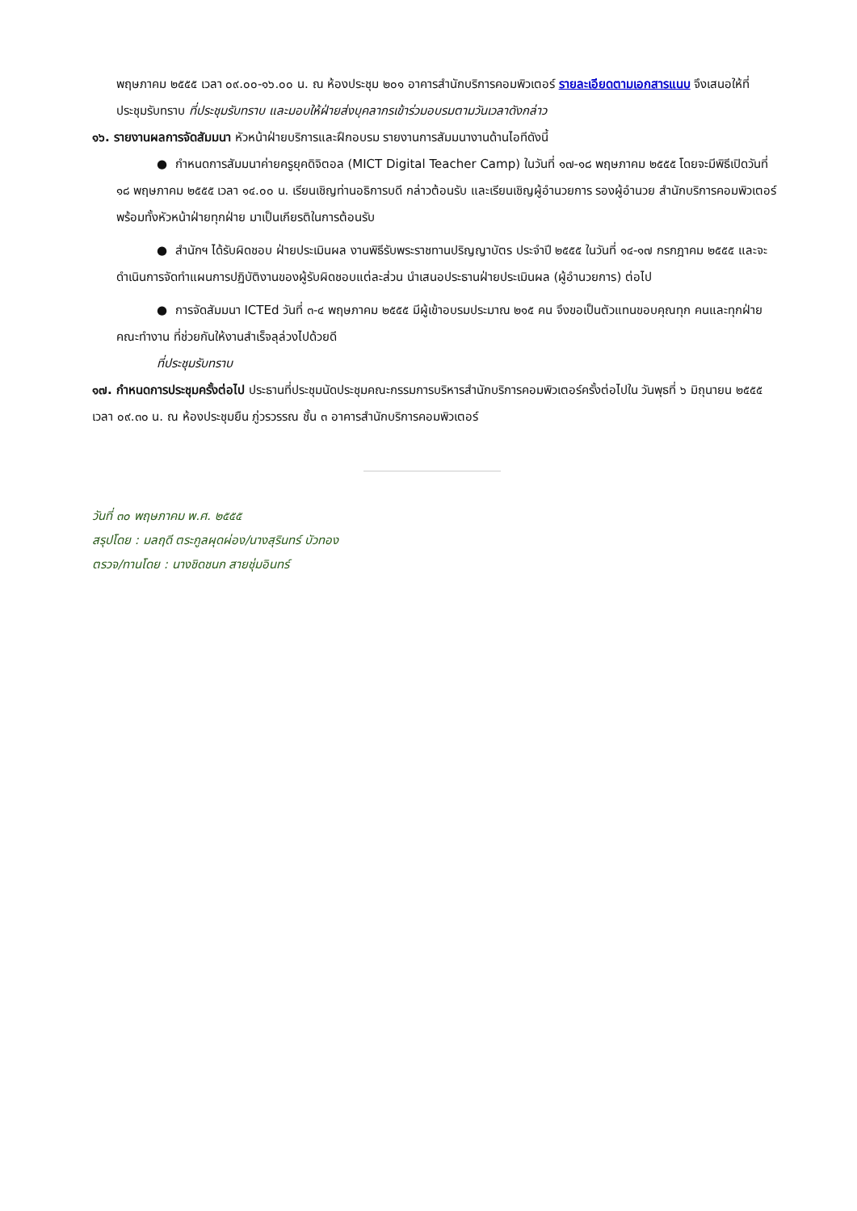พฤษภาคม ๒๕๕๕ เวลา ๐๙.๐๐-๑๖.๐๐ น. ณ ห้องประชุม ๒๐๑ อาคารสำนักบริการคอมพิวเตอร์ รายละเอียดตามเอกสารแนบ จึงเสนอให้ที่ประชุมรับทราบ ที่ประชุมรับทราบ และมอบให้ฝ่ายส่งบุคลากรเข้าร่วมอบรมตามวันเวลาดังกล่าว
๑๖. รายงานผลการจัดสัมมนา หัวหน้าฝ่ายบริการและฝึกอบรม รายงานการสัมมนางานด้านไอทีดังนี้
● กำหนดการสัมมนาค่ายครูยุคดิจิตอล (MICT Digital Teacher Camp) ในวันที่ ๑๗-๑๘ พฤษภาคม ๒๕๕๕ โดยจะมีพิธีเปิดวันที่ ๑๘ พฤษภาคม ๒๕๕๕ เวลา ๑๔.๐๐ น. เรียนเชิญท่านอธิการบดี กล่าวต้อนรับ และเรียนเชิญผู้อำนวยการ รองผู้อำนวย สำนักบริการคอมพิวเตอร์ พร้อมทั้งหัวหน้าฝ่ายทุกฝ่าย มาเป็นเกียรติในการต้อนรับ
● สำนักฯ ได้รับผิดชอบ ฝ่ายประเมินผล งานพิธีรับพระราชทานปริญญาบัตร ประจำปี ๒๕๕๕ ในวันที่ ๑๔-๑๗ กรกฎาคม ๒๕๕๕ และจะดำเนินการจัดทำแผนการปฏิบัติงานของผู้รับผิดชอบแต่ละส่วน นำเสนอประธานฝ่ายประเมินผล (ผู้อำนวยการ) ต่อไป
● การจัดสัมมนา ICTEd วันที่ ๓-๔ พฤษภาคม ๒๕๕๕ มีผู้เข้าอบรมประมาณ ๒๑๕ คน จึงขอเป็นตัวแทนขอบคุณทุก คนและทุกฝ่าย คณะทำงาน ที่ช่วยกันให้งานสำเร็จลุล่วงไปด้วยดี
ที่ประชุมรับทราบ
๑๗. กำหนดการประชุมครั้งต่อไป ประธานที่ประชุมนัดประชุมคณะกรรมการบริหารสำนักบริการคอมพิวเตอร์ครั้งต่อไปใน วันพุธที่ ๖ มิถุนายน ๒๕๕๕ เวลา ๐๙.๓๐ น. ณ ห้องประชุมยืน ภู่วรวรรณ ชั้น ๓ อาคารสำนักบริการคอมพิวเตอร์
วันที่ ๓๐ พฤษภาคม พ.ศ. ๒๕๕๕
สรุปโดย : มลฤดี ตระกูลผุดผ่อง/นางสุรินทร์ บัวทอง
ตรวจ/ทานโดย : นางชิดชนก สายชุ่มอินทร์